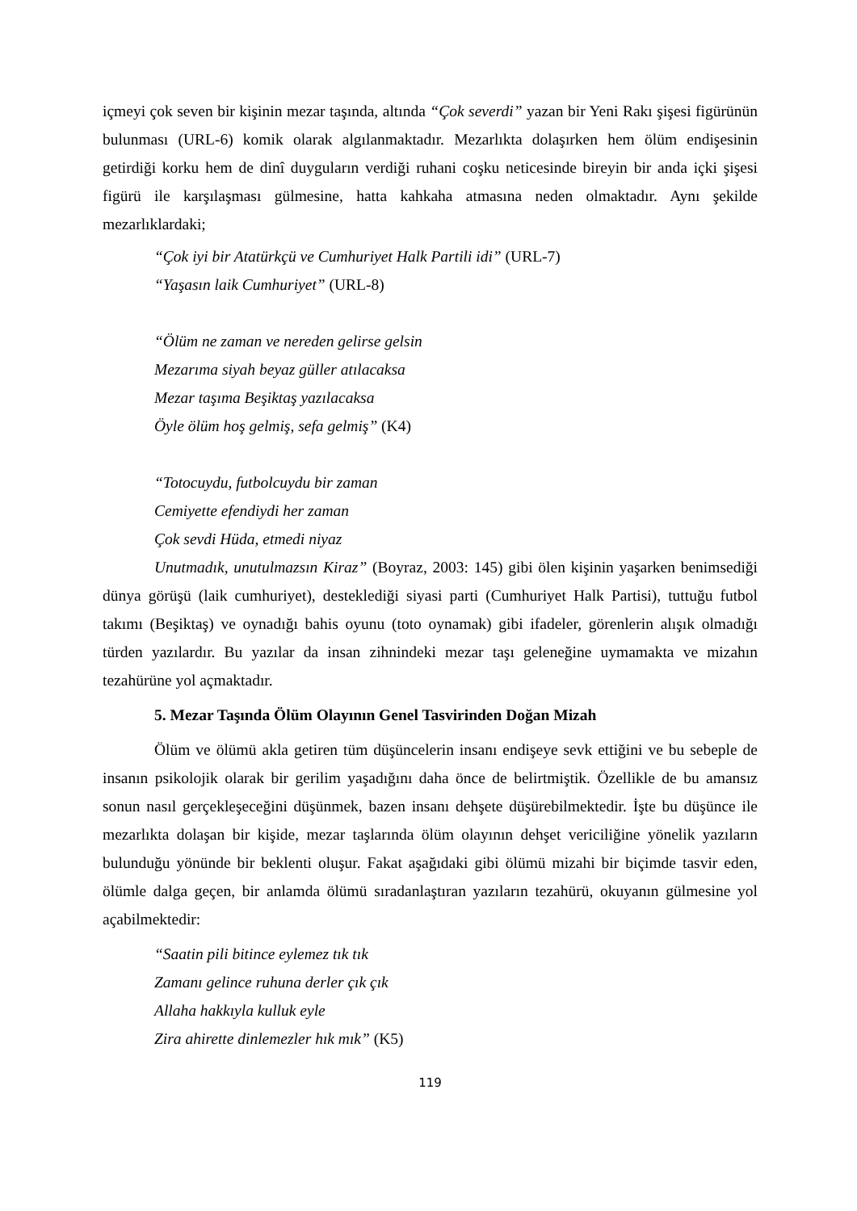içmeyi çok seven bir kişinin mezar taşında, altında “Çok severdi” yazan bir Yeni Rakı şişesi figürünün bulunması (URL-6) komik olarak algılanmaktadır. Mezarlıkta dolaşırken hem ölüm endişesinin getirdiği korku hem de dinî duyguların verdiği ruhani coşku neticesinde bireyin bir anda içki şişesi figürü ile karşılaşması gülmesine, hatta kahkaha atmasına neden olmaktadır. Aynı şekilde mezarlıklardaki;
“Çok iyi bir Atatürkçü ve Cumhuriyet Halk Partili idi” (URL-7)
“Yaşasın laik Cumhuriyet” (URL-8)
“Ölüm ne zaman ve nereden gelirse gelsin
Mezarıma siyah beyaz güller atılacaksa
Mezar taşıma Beşiktaş yazılacaksa
Öyle ölüm hoş gelmiş, sefa gelmiş” (K4)
“Totocuydu, futbolcuydu bir zaman
Cemiyette efendiydi her zaman
Çok sevdi Hüda, etmedi niyaz
Unutmadık, unutulmazsın Kiraz” (Boyraz, 2003: 145) gibi ölen kişinin yaşarken benimsediği dünya görüşü (laik cumhuriyet), desteklediği siyasi parti (Cumhuriyet Halk Partisi), tuttuğu futbol takımı (Beşiktaş) ve oynadığı bahis oyunu (toto oynamak) gibi ifadeler, görenlerin alışık olmadığı türden yazılardır. Bu yazılar da insan zihnindeki mezar taşı geleneğine uymamakta ve mizahın tezahürüne yol açmaktadır.
5. Mezar Taşında Ölüm Olayının Genel Tasvirinden Doğan Mizah
Ölüm ve ölümü akla getiren tüm düşüncelerin insanı endişeye sevk ettiğini ve bu sebeple de insanın psikolojik olarak bir gerilim yaşadığını daha önce de belirtmiştik. Özellikle de bu amansız sonun nasıl gerçekleşeceğini düşünmek, bazen insanı dehşete düşürebilmektedir. İşte bu düşünce ile mezarlıkta dolaşan bir kişide, mezar taşlarında ölüm olayının dehşet vericiliğine yönelik yazıların bulunduğu yönünde bir beklenti oluşur. Fakat aşağıdaki gibi ölümü mizahi bir biçimde tasvir eden, ölümle dalga geçen, bir anlamda ölümü sıradanlaştıran yazıların tezahürü, okuyanın gülmesine yol açabilmektedir:
“Saatin pili bitince eylemez tık tık
Zamanı gelince ruhuna derler çık çık
Allaha hakkıyla kulluk eyle
Zira ahirette dinlemezler hık mık” (K5)
119